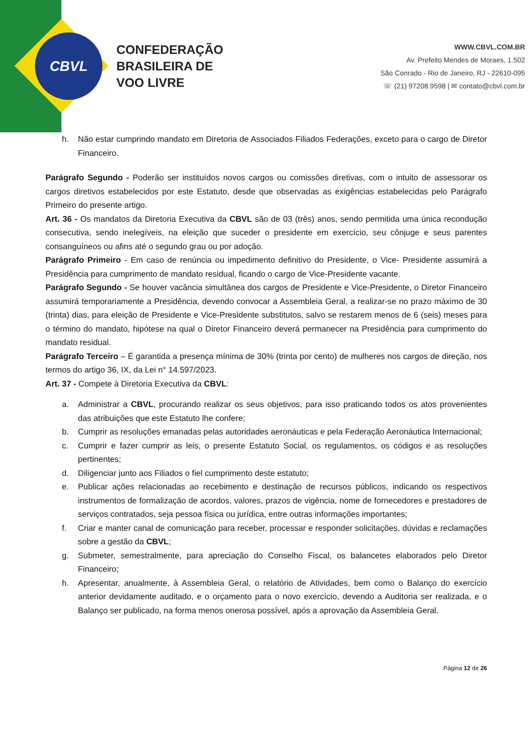CBVL
CONFEDERAÇÃO
BRASILEIRA DE
VOO LIVRE
WWW.CBVL.COM.BR
Av. Prefeito Mendes de Moraes, 1.502
São Conrado - Rio de Janeiro, RJ - 22610-095
☏ (21) 97208.9598 | ✉ contato@cbvl.com.br
h. Não estar cumprindo mandato em Diretoria de Associados Filiados Federações, exceto para o cargo de Diretor Financeiro.
Parágrafo Segundo - Poderão ser instituídos novos cargos ou comissões diretivas, com o intuito de assessorar os cargos diretivos estabelecidos por este Estatuto, desde que observadas as exigências estabelecidas pelo Parágrafo Primeiro do presente artigo.
Art. 36 - Os mandatos da Diretoria Executiva da CBVL são de 03 (três) anos, sendo permitida uma única recondução consecutiva, sendo inelegíveis, na eleição que suceder o presidente em exercício, seu cônjuge e seus parentes consanguíneos ou afins até o segundo grau ou por adoção.
Parágrafo Primeiro - Em caso de renúncia ou impedimento definitivo do Presidente, o Vice- Presidente assumirá a Presidência para cumprimento de mandato residual, ficando o cargo de Vice-Presidente vacante.
Parágrafo Segundo - Se houver vacância simultânea dos cargos de Presidente e Vice-Presidente, o Diretor Financeiro assumirá temporariamente a Presidência, devendo convocar a Assembleia Geral, a realizar-se no prazo máximo de 30 (trinta) dias, para eleição de Presidente e Vice-Presidente substitutos, salvo se restarem menos de 6 (seis) meses para o término do mandato, hipótese na qual o Diretor Financeiro deverá permanecer na Presidência para cumprimento do mandato residual.
Parágrafo Terceiro – É garantida a presença mínima de 30% (trinta por cento) de mulheres nos cargos de direção, nos termos do artigo 36, IX, da Lei n° 14.597/2023.
Art. 37 - Compete à Diretoria Executiva da CBVL:
a. Administrar a CBVL, procurando realizar os seus objetivos, para isso praticando todos os atos provenientes das atribuições que este Estatuto lhe confere;
b. Cumprir as resoluções emanadas pelas autoridades aeronáuticas e pela Federação Aeronáutica Internacional;
c. Cumprir e fazer cumprir as leis, o presente Estatuto Social, os regulamentos, os códigos e as resoluções pertinentes;
d. Diligenciar junto aos Filiados o fiel cumprimento deste estatuto;
e. Publicar ações relacionadas ao recebimento e destinação de recursos públicos, indicando os respectivos instrumentos de formalização de acordos, valores, prazos de vigência, nome de fornecedores e prestadores de serviços contratados, seja pessoa física ou jurídica, entre outras informações importantes;
f. Criar e manter canal de comunicação para receber, processar e responder solicitações, dúvidas e reclamações sobre a gestão da CBVL;
g. Submeter, semestralmente, para apreciação do Conselho Fiscal, os balancetes elaborados pelo Diretor Financeiro;
h. Apresentar, anualmente, à Assembleia Geral, o relatório de Atividades, bem como o Balanço do exercício anterior devidamente auditado, e o orçamento para o novo exercício, devendo a Auditoria ser realizada, e o Balanço ser publicado, na forma menos onerosa possível, após a aprovação da Assembleia Geral.
Página 12 de 26